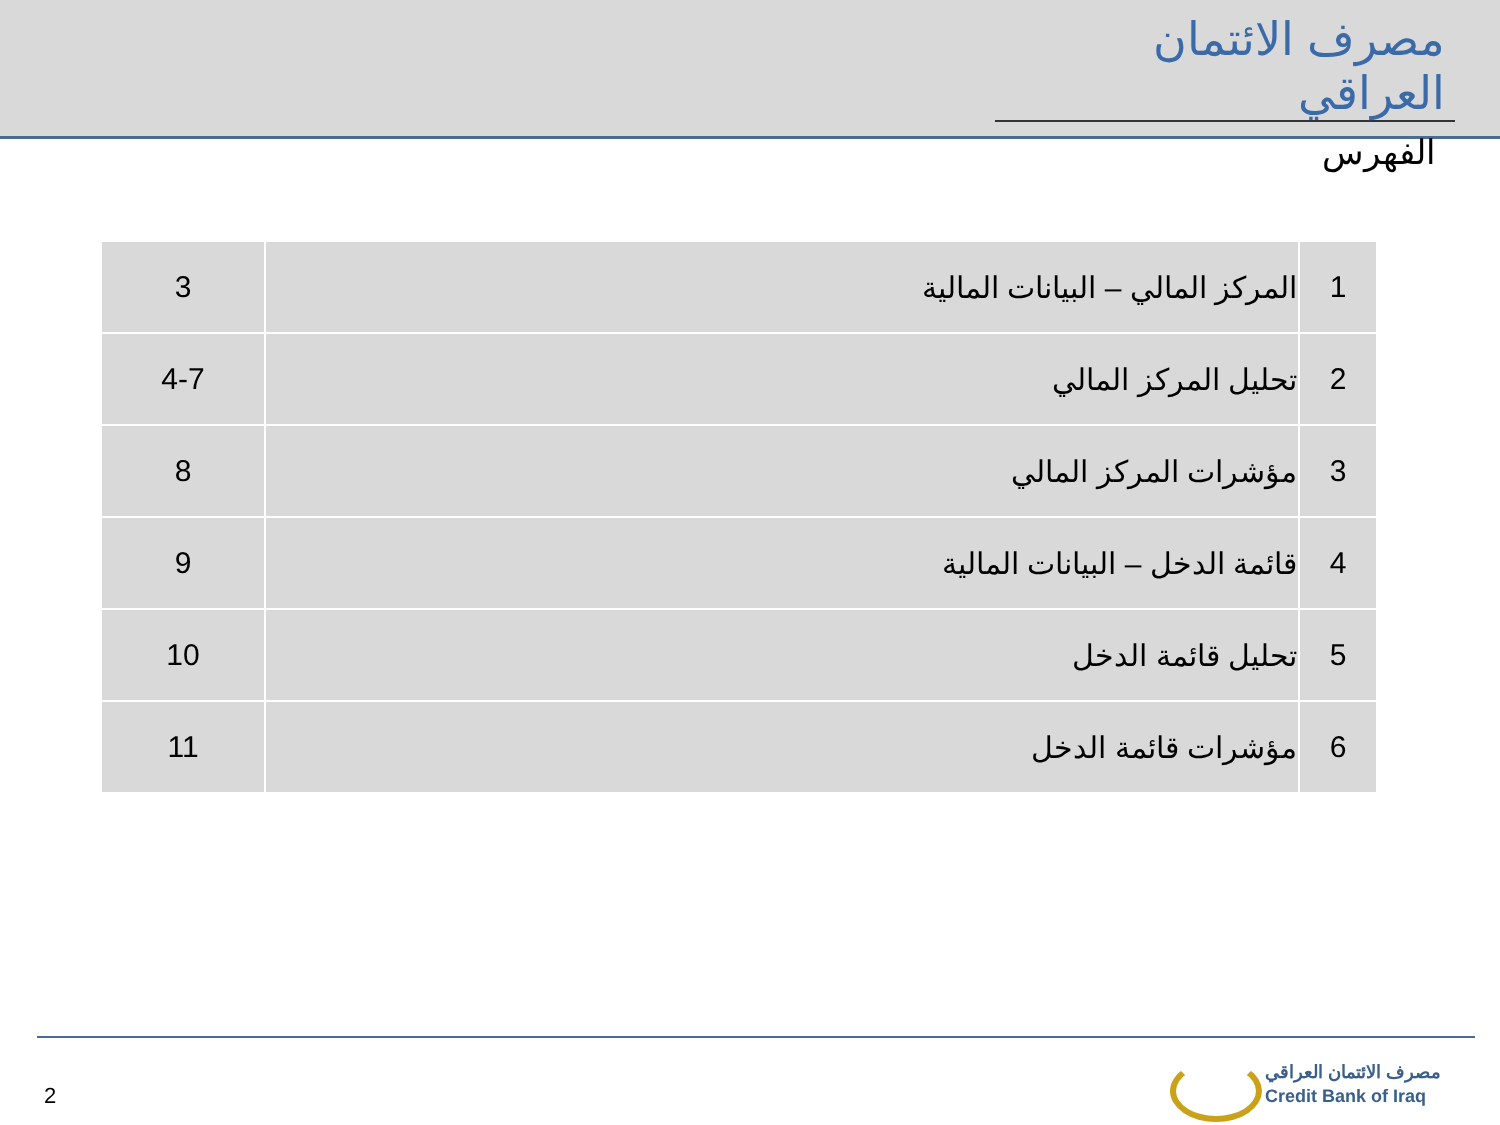مصرف الائتمان العراقي
الفهرس
| 1 | المركز المالي – البيانات المالية | 3 |
| 2 | تحليل المركز المالي | 4-7 |
| 3 | مؤشرات المركز المالي | 8 |
| 4 | قائمة الدخل – البيانات المالية | 9 |
| 5 | تحليل قائمة الدخل | 10 |
| 6 | مؤشرات قائمة الدخل | 11 |
2
مصرف الائتمان العراقي
Credit Bank of Iraq